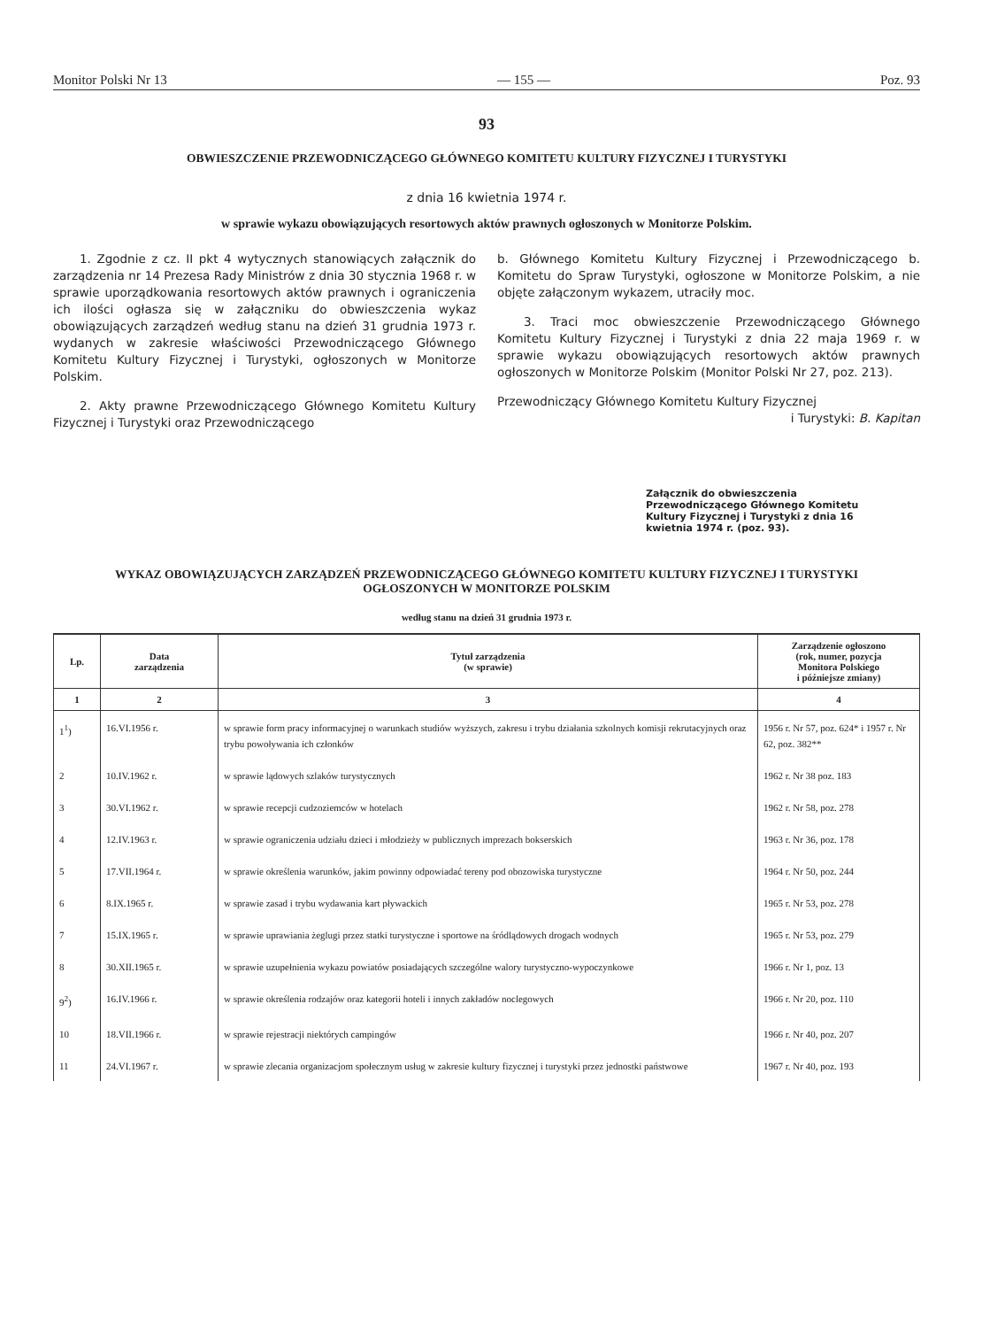Monitor Polski Nr 13 — 155 — Poz. 93
93
OBWIESZCZENIE PRZEWODNICZĄCEGO GŁÓWNEGO KOMITETU KULTURY FIZYCZNEJ I TURYSTYKI
z dnia 16 kwietnia 1974 r.
w sprawie wykazu obowiązujących resortowych aktów prawnych ogłoszonych w Monitorze Polskim.
1. Zgodnie z cz. II pkt 4 wytycznych stanowiących załącznik do zarządzenia nr 14 Prezesa Rady Ministrów z dnia 30 stycznia 1968 r. w sprawie uporządkowania resortowych aktów prawnych i ograniczenia ich ilości ogłasza się w załączniku do obwieszczenia wykaz obowiązujących zarządzeń według stanu na dzień 31 grudnia 1973 r. wydanych w zakresie właściwości Przewodniczącego Głównego Komitetu Kultury Fizycznej i Turystyki, ogłoszonych w Monitorze Polskim.
2. Akty prawne Przewodniczącego Głównego Komitetu Kultury Fizycznej i Turystyki oraz Przewodniczącego
b. Głównego Komitetu Kultury Fizycznej i Przewodniczącego b. Komitetu do Spraw Turystyki, ogłoszone w Monitorze Polskim, a nie objęte załączonym wykazem, utraciły moc.
3. Traci moc obwieszczenie Przewodniczącego Głównego Komitetu Kultury Fizycznej i Turystyki z dnia 22 maja 1969 r. w sprawie wykazu obowiązujących resortowych aktów prawnych ogłoszonych w Monitorze Polskim (Monitor Polski Nr 27, poz. 213).
Przewodniczący Głównego Komitetu Kultury Fizycznej
i Turystyki: B. Kapitan
Załącznik do obwieszczenia Przewodniczącego Głównego Komitetu Kultury Fizycznej i Turystyki z dnia 16 kwietnia 1974 r. (poz. 93).
WYKAZ OBOWIĄZUJĄCYCH ZARZĄDZEŃ PRZEWODNICZĄCEGO GŁÓWNEGO KOMITETU KULTURY FIZYCZNEJ I TURYSTYKI
OGŁOSZONYCH W MONITORZE POLSKIM
według stanu na dzień 31 grudnia 1973 r.
| Lp. | Data zarządzenia | Tytuł zarządzenia (w sprawie) | Zarządzenie ogłoszono (rok, numer, pozycja Monitora Polskiego i późniejsze zmiany) |
| --- | --- | --- | --- |
| 1 | 2 | 3 | 4 |
| 1<sup>1</sup>) | 16.VI.1956 r. | w sprawie form pracy informacyjnej o warunkach studiów wyższych, zakresu i trybu działania szkolnych komisji rekrutacyjnych oraz trybu powoływania ich członków | 1956 r. Nr 57, poz. 624* i 1957 r. Nr 62, poz. 382** |
| 2 | 10.IV.1962 r. | w sprawie lądowych szlaków turystycznych | 1962 r. Nr 38 poz. 183 |
| 3 | 30.VI.1962 r. | w sprawie recepcji cudzoziemców w hotelach | 1962 r. Nr 58, poz. 278 |
| 4 | 12.IV.1963 r. | w sprawie ograniczenia udziału dzieci i młodzieży w publicznych imprezach bokserskich | 1963 r. Nr 36, poz. 178 |
| 5 | 17.VII.1964 r. | w sprawie określenia warunków, jakim powinny odpowiadać tereny pod obozowiska turystyczne | 1964 r. Nr 50, poz. 244 |
| 6 | 8.IX.1965 r. | w sprawie zasad i trybu wydawania kart pływackich | 1965 r. Nr 53, poz. 278 |
| 7 | 15.IX.1965 r. | w sprawie uprawiania żeglugi przez statki turystyczne i sportowe na śródlądowych drogach wodnych | 1965 r. Nr 53, poz. 279 |
| 8 | 30.XII.1965 r. | w sprawie uzupełnienia wykazu powiatów posiadających szczególne walory turystyczno-wypoczynkowe | 1966 r. Nr 1, poz. 13 |
| 9<sup>2</sup>) | 16.IV.1966 r. | w sprawie określenia rodzajów oraz kategorii hoteli i innych zakładów noclegowych | 1966 r. Nr 20, poz. 110 |
| 10 | 18.VII.1966 r. | w sprawie rejestracji niektórych campingów | 1966 r. Nr 40, poz. 207 |
| 11 | 24.VI.1967 r. | w sprawie zlecania organizacjom społecznym usług w zakresie kultury fizycznej i turystyki przez jednostki państwowe | 1967 r. Nr 40, poz. 193 |